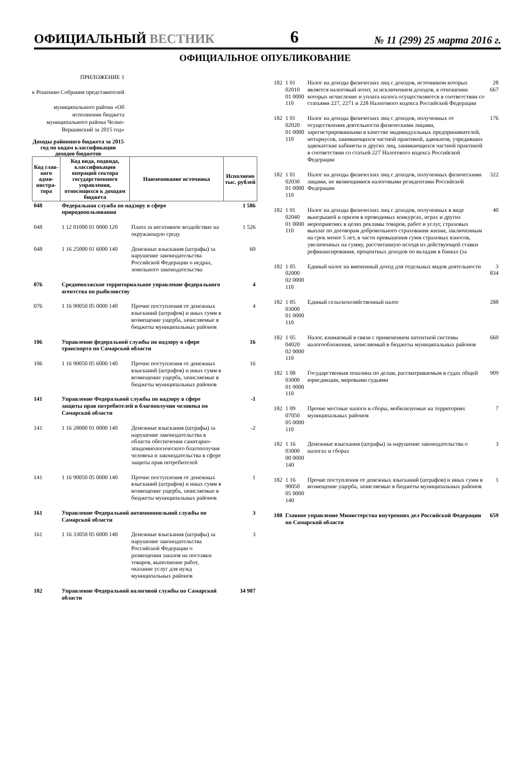ОФИЦИАЛЬНЫЙ ВЕСТНИК
6
№ 11 (299) 25 марта 2016 г.
ОФИЦИАЛЬНОЕ ОПУБЛИКОВАНИЕ
ПРИЛОЖЕНИЕ 1
к Решению Собрания представителей
муниципального района «Об исполнении бюджета муниципального района Челно-Вершинский за 2015 год»
Доходы районного бюджета за 2015 год по кодам классификации доходов бюджетов
| Код глав-ного адми-нистра-тора | Код вида, подвида, классификации операций сектора государственного управления, относящихся к доходам бюджета | Наименование источника | Исполнено тыс. рублей |
| --- | --- | --- | --- |
| 048 | Федеральная служба по надзору в сфере природопользования | | 1 586 |
| 048 | 1 12 01000 01 0000 120 | Плата за негативное воздействие на окружающую среду | 1 526 |
| 048 | 1 16 25000 01 6000 140 | Денежные взыскания (штрафы) за нарушение законодательства Российской Федерации о недрах, земельного законодательства | 60 |
| 076 | Средневолжское территориальное управление федерального агентства по рыболовству | | 4 |
| 076 | 1 16 90050 05 0000 140 | Прочие поступления от денежных взысканий (штрафов) и иных сумм в возмещение ущерба, зачисляемые в бюджеты муниципальных районов | 4 |
| 106 | Управление федеральной службы по надзору в сфере транспорта по Самарской области | | 16 |
| 106 | 1 16 90050 05 6000 140 | Прочие поступления от денежных взысканий (штрафов) и иных сумм в возмещение ущерба, зачисляемые в бюджеты муниципальных районов | 16 |
| 141 | Управление Федеральной службы по надзору в сфере защиты прав потребителей и благополучия человека по Самарской области | | -1 |
| 141 | 1 16 28000 01 0000 140 | Денежные взыскания (штрафы) за нарушение законодательства в области обеспечения санитарно-эпидемиологического благополучия человека и законодательства в сфере защиты прав потребителей | -2 |
| 141 | 1 16 90050 05 0000 140 | Прочие поступления от денежных взысканий (штрафов) и иных сумм в возмещение ущерба, зачисляемые в бюджеты муниципальных районов | 1 |
| 161 | Управление Федеральной антимонопольной службы по Самарской области | | 3 |
| 161 | 1 16 33050 05 6000 140 | Денежные взыскания (штрафы) за нарушение законодательства Российской Федерации о размещении заказов на поставки товаров, выполнение работ, оказание услуг для нужд муниципальных районов | 3 |
| 182 | Управление Федеральной налоговой службы по Самарской области | | 34 907 |
| 182 | 1 01 02010 01 0000 110 | Налог на доходы физических лиц с доходов, источником которых является налоговый агент, за исключением доходов, в отношении которых исчисление и уплата налога осуществляются в соответствии со статьями 227, 2271 и 228 Налогового кодекса Российской Федерации | 28 667 |
| 182 | 1 01 02020 01 0000 110 | Налог на доходы физических лиц с доходов, полученных от осуществления деятельности физическими лицами, зарегистрированными в качестве индивидуальных предпринимателей, нотариусов, занимающихся частной практикой, адвокатов, учредивших адвокатские кабинеты и других лиц, занимающихся частной практикой в соответствии со статьей 227 Налогового кодекса Российской Федерации | 176 |
| 182 | 1 01 02030 01 0000 110 | Налог на доходы физических лиц с доходов, полученных физическими лицами, не являющимися налоговыми резидентами Российской Федерации | 322 |
| 182 | 1 01 02040 01 0000 110 | Налог на доходы физических лиц с доходов, полученных в виде выигрышей и призов в проводимых конкурсах, играх и других мероприятиях в целях рекламы товаров, работ и услуг, страховых выплат по договорам добровольного страхования жизни, заключенным на срок менее 5 лет, в части превышения сумм страховых взносов, увеличенных на сумму, рассчитанную исходя из действующей ставки рефинансирования, процентных доходов по вкладам в банках (за | 40 |
| 182 | 1 05 02000 02 0000 110 | Единый налог на вмененный доход для отдельных видов деятельности | 3 834 |
| 182 | 1 05 03000 01 0000 110 | Единый сельскохозяйственный налог | 288 |
| 182 | 1 05 04020 02 0000 110 | Налог, взимаемый в связи с применением патентной системы налогообложения, зачисляемый в бюджеты муниципальных районов | 660 |
| 182 | 1 08 03000 01 0000 110 | Государственная пошлина по делам, рассматриваемым в судах общей юрисдикции, мировыми судьями | 909 |
| 182 | 1 09 07050 05 0000 110 | Прочие местные налоги и сборы, мобилизуемые на территориях муниципальных районов | 7 |
| 182 | 1 16 03000 00 0000 140 | Денежные взыскания (штрафы) за нарушение законодательства о налогах и сборах | 3 |
| 182 | 1 16 90050 05 0000 140 | Прочие поступления от денежных взысканий (штрафов) и иных сумм в возмещение ущерба, зачисляемые в бюджеты муниципальных районов | 1 |
| 188 | Главное управление Министерства внутренних дел Российской Федерации по Самарской области | | 659 |